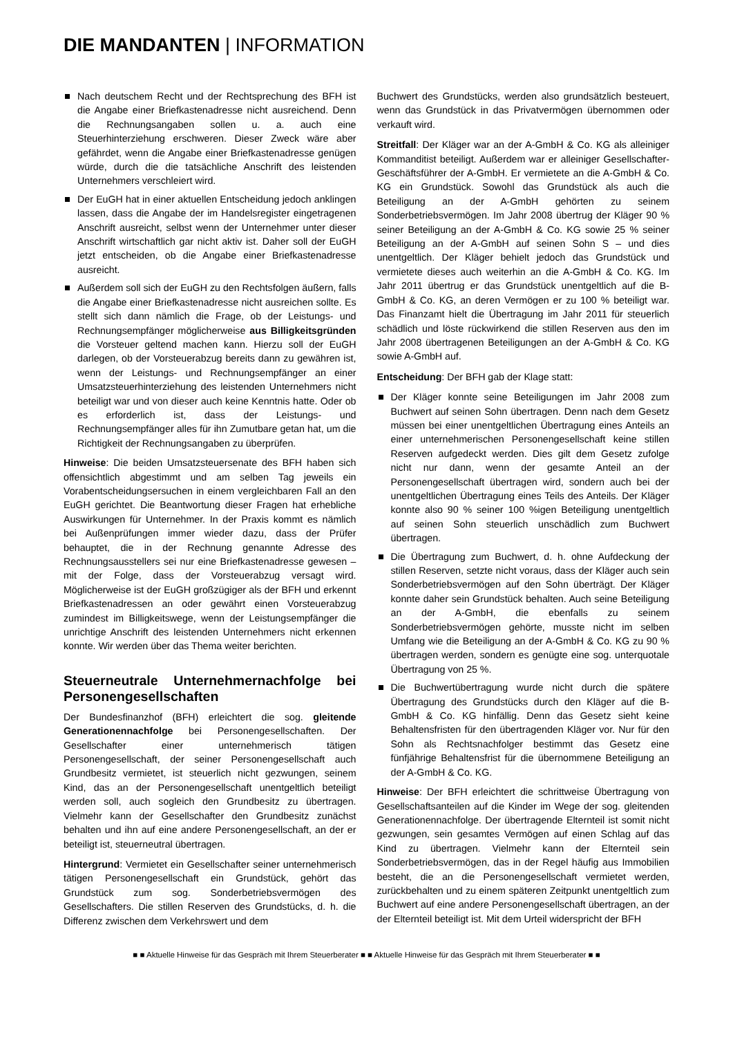DIE MANDANTEN | INFORMATION
Nach deutschem Recht und der Rechtsprechung des BFH ist die Angabe einer Briefkastenadresse nicht ausreichend. Denn die Rechnungsangaben sollen u. a. auch eine Steuerhinterziehung erschweren. Dieser Zweck wäre aber gefährdet, wenn die Angabe einer Briefkastenadresse genügen würde, durch die die tatsächliche Anschrift des leistenden Unternehmers verschleiert wird.
Der EuGH hat in einer aktuellen Entscheidung jedoch anklingen lassen, dass die Angabe der im Handelsregister eingetragenen Anschrift ausreicht, selbst wenn der Unternehmer unter dieser Anschrift wirtschaftlich gar nicht aktiv ist. Daher soll der EuGH jetzt entscheiden, ob die Angabe einer Briefkastenadresse ausreicht.
Außerdem soll sich der EuGH zu den Rechtsfolgen äußern, falls die Angabe einer Briefkastenadresse nicht ausreichen sollte. Es stellt sich dann nämlich die Frage, ob der Leistungs- und Rechnungsempfänger möglicherweise aus Billigkeitsgründen die Vorsteuer geltend machen kann. Hierzu soll der EuGH darlegen, ob der Vorsteuerabzug bereits dann zu gewähren ist, wenn der Leistungs- und Rechnungsempfänger an einer Umsatzsteuerhinterziehung des leistenden Unternehmers nicht beteiligt war und von dieser auch keine Kenntnis hatte. Oder ob es erforderlich ist, dass der Leistungs- und Rechnungsempfänger alles für ihn Zumutbare getan hat, um die Richtigkeit der Rechnungsangaben zu überprüfen.
Hinweise: Die beiden Umsatzsteuersenate des BFH haben sich offensichtlich abgestimmt und am selben Tag jeweils ein Vorabentscheidungsersuchen in einem vergleichbaren Fall an den EuGH gerichtet. Die Beantwortung dieser Fragen hat erhebliche Auswirkungen für Unternehmer. In der Praxis kommt es nämlich bei Außenprüfungen immer wieder dazu, dass der Prüfer behauptet, die in der Rechnung genannte Adresse des Rechnungsausstellers sei nur eine Briefkastenadresse gewesen – mit der Folge, dass der Vorsteuerabzug versagt wird. Möglicherweise ist der EuGH großzügiger als der BFH und erkennt Briefkastenadressen an oder gewährt einen Vorsteuerabzug zumindest im Billigkeitswege, wenn der Leistungsempfänger die unrichtige Anschrift des leistenden Unternehmers nicht erkennen konnte. Wir werden über das Thema weiter berichten.
Steuerneutrale Unternehmernachfolge bei Personengesellschaften
Der Bundesfinanzhof (BFH) erleichtert die sog. gleitende Generationennachfolge bei Personengesellschaften. Der Gesellschafter einer unternehmerisch tätigen Personengesellschaft, der seiner Personengesellschaft auch Grundbesitz vermietet, ist steuerlich nicht gezwungen, seinem Kind, das an der Personengesellschaft unentgeltlich beteiligt werden soll, auch sogleich den Grundbesitz zu übertragen. Vielmehr kann der Gesellschafter den Grundbesitz zunächst behalten und ihn auf eine andere Personengesellschaft, an der er beteiligt ist, steuerneutral übertragen.
Hintergrund: Vermietet ein Gesellschafter seiner unternehmerisch tätigen Personengesellschaft ein Grundstück, gehört das Grundstück zum sog. Sonderbetriebsvermögen des Gesellschafters. Die stillen Reserven des Grundstücks, d. h. die Differenz zwischen dem Verkehrswert und dem
Buchwert des Grundstücks, werden also grundsätzlich besteuert, wenn das Grundstück in das Privatvermögen übernommen oder verkauft wird.
Streitfall: Der Kläger war an der A-GmbH & Co. KG als alleiniger Kommanditist beteiligt. Außerdem war er alleiniger Gesellschafter-Geschäftsführer der A-GmbH. Er vermietete an die A-GmbH & Co. KG ein Grundstück. Sowohl das Grundstück als auch die Beteiligung an der A-GmbH gehörten zu seinem Sonderbetriebsvermögen. Im Jahr 2008 übertrug der Kläger 90 % seiner Beteiligung an der A-GmbH & Co. KG sowie 25 % seiner Beteiligung an der A-GmbH auf seinen Sohn S – und dies unentgeltlich. Der Kläger behielt jedoch das Grundstück und vermietete dieses auch weiterhin an die A-GmbH & Co. KG. Im Jahr 2011 übertrug er das Grundstück unentgeltlich auf die B-GmbH & Co. KG, an deren Vermögen er zu 100 % beteiligt war. Das Finanzamt hielt die Übertragung im Jahr 2011 für steuerlich schädlich und löste rückwirkend die stillen Reserven aus den im Jahr 2008 übertragenen Beteiligungen an der A-GmbH & Co. KG sowie A-GmbH auf.
Entscheidung: Der BFH gab der Klage statt:
Der Kläger konnte seine Beteiligungen im Jahr 2008 zum Buchwert auf seinen Sohn übertragen. Denn nach dem Gesetz müssen bei einer unentgeltlichen Übertragung eines Anteils an einer unternehmerischen Personengesellschaft keine stillen Reserven aufgedeckt werden. Dies gilt dem Gesetz zufolge nicht nur dann, wenn der gesamte Anteil an der Personengesellschaft übertragen wird, sondern auch bei der unentgeltlichen Übertragung eines Teils des Anteils. Der Kläger konnte also 90 % seiner 100 %igen Beteiligung unentgeltlich auf seinen Sohn steuerlich unschädlich zum Buchwert übertragen.
Die Übertragung zum Buchwert, d. h. ohne Aufdeckung der stillen Reserven, setzte nicht voraus, dass der Kläger auch sein Sonderbetriebsvermögen auf den Sohn überträgt. Der Kläger konnte daher sein Grundstück behalten. Auch seine Beteiligung an der A-GmbH, die ebenfalls zu seinem Sonderbetriebsvermögen gehörte, musste nicht im selben Umfang wie die Beteiligung an der A-GmbH & Co. KG zu 90 % übertragen werden, sondern es genügte eine sog. unterquotale Übertragung von 25 %.
Die Buchwertübertragung wurde nicht durch die spätere Übertragung des Grundstücks durch den Kläger auf die B-GmbH & Co. KG hinfällig. Denn das Gesetz sieht keine Behaltensfristen für den übertragenden Kläger vor. Nur für den Sohn als Rechtsnachfolger bestimmt das Gesetz eine fünfjährige Behaltensfrist für die übernommene Beteiligung an der A-GmbH & Co. KG.
Hinweise: Der BFH erleichtert die schrittweise Übertragung von Gesellschaftsanteilen auf die Kinder im Wege der sog. gleitenden Generationennachfolge. Der übertragende Elternteil ist somit nicht gezwungen, sein gesamtes Vermögen auf einen Schlag auf das Kind zu übertragen. Vielmehr kann der Elternteil sein Sonderbetriebsvermögen, das in der Regel häufig aus Immobilien besteht, die an die Personengesellschaft vermietet werden, zurückbehalten und zu einem späteren Zeitpunkt unentgeltlich zum Buchwert auf eine andere Personengesellschaft übertragen, an der der Elternteil beteiligt ist. Mit dem Urteil widerspricht der BFH
■ ■ Aktuelle Hinweise für das Gespräch mit Ihrem Steuerberater ■ ■ Aktuelle Hinweise für das Gespräch mit Ihrem Steuerberater ■ ■